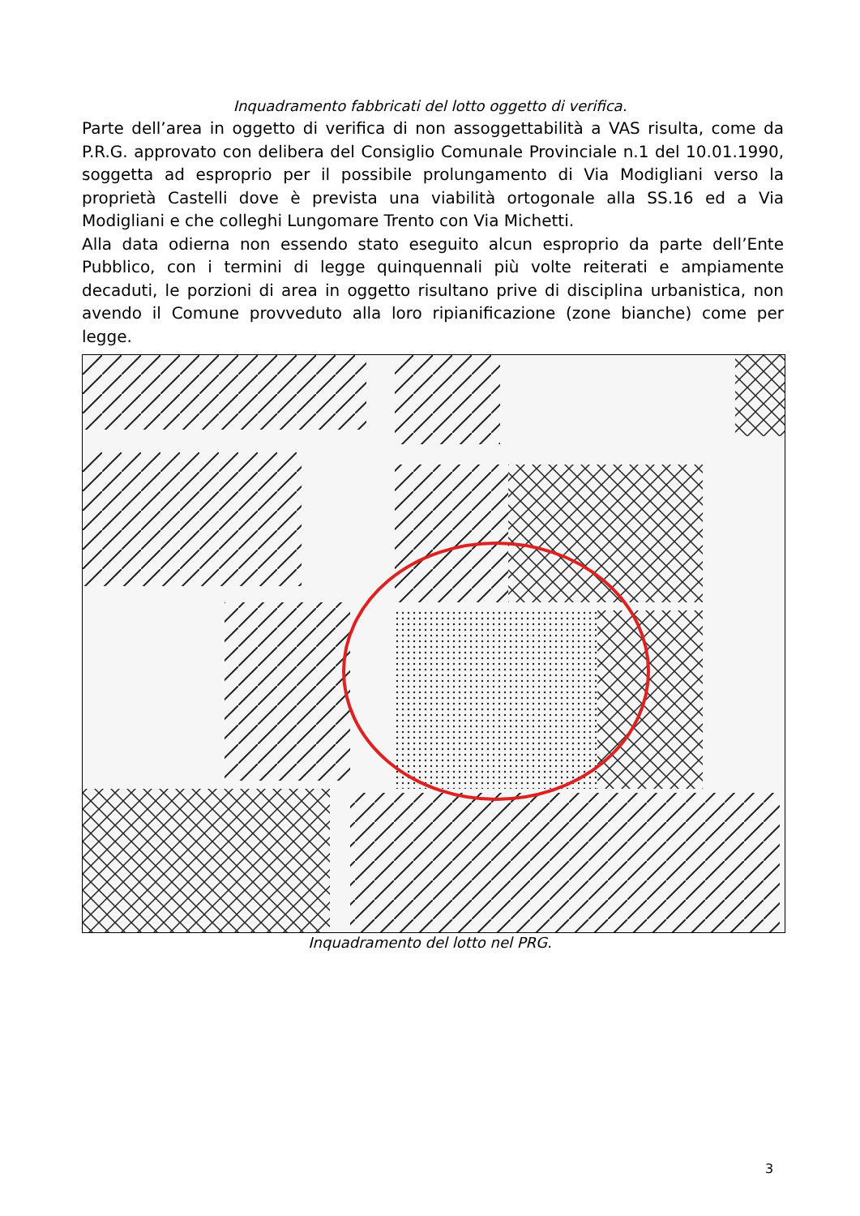Inquadramento fabbricati del lotto oggetto di verifica.
Parte dell’area in oggetto di verifica di non assoggettabilità a VAS risulta, come da P.R.G. approvato con delibera del Consiglio Comunale Provinciale n.1 del 10.01.1990, soggetta ad esproprio per il possibile prolungamento di Via Modigliani verso la proprietà Castelli dove è prevista una viabilità ortogonale alla SS.16 ed a Via Modigliani e che colleghi Lungomare Trento con Via Michetti.
Alla data odierna non essendo stato eseguito alcun esproprio da parte dell’Ente Pubblico, con i termini di legge quinquennali più volte reiterati e ampiamente decaduti, le porzioni di area in oggetto risultano prive di disciplina urbanistica, non avendo il Comune provveduto alla loro ripianificazione (zone bianche) come per legge.
Inquadramento del lotto nel PRG.
3